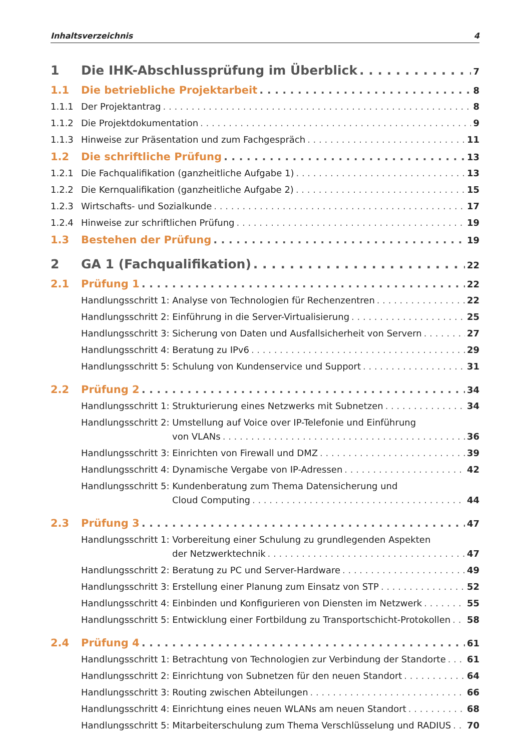Inhaltsverzeichnis 4
1 Die IHK-Abschlussprüfung im Überblick 7
1.1 Die betriebliche Projektarbeit 8
1.1.1 Der Projektantrag 8
1.1.2 Die Projektdokumentation 9
1.1.3 Hinweise zur Präsentation und zum Fachgespräch 11
1.2 Die schriftliche Prüfung 13
1.2.1 Die Fachqualifikation (ganzheitliche Aufgabe 1) 13
1.2.2 Die Kernqualifikation (ganzheitliche Aufgabe 2) 15
1.2.3 Wirtschafts- und Sozialkunde 17
1.2.4 Hinweise zur schriftlichen Prüfung 19
1.3 Bestehen der Prüfung 19
2 GA 1 (Fachqualifikation) 22
2.1 Prüfung 1 22
Handlungsschritt 1: Analyse von Technologien für Rechenzentren 22
Handlungsschritt 2: Einführung in die Server-Virtualisierung 25
Handlungsschritt 3: Sicherung von Daten und Ausfallsicherheit von Servern 27
Handlungsschritt 4: Beratung zu IPv6 29
Handlungsschritt 5: Schulung von Kundenservice und Support 31
2.2 Prüfung 2 34
Handlungsschritt 1: Strukturierung eines Netzwerks mit Subnetzen 34
Handlungsschritt 2: Umstellung auf Voice over IP-Telefonie und Einführung
von VLANs 36
Handlungsschritt 3: Einrichten von Firewall und DMZ 39
Handlungsschritt 4: Dynamische Vergabe von IP-Adressen 42
Handlungsschritt 5: Kundenberatung zum Thema Datensicherung und
Cloud Computing 44
2.3 Prüfung 3 47
Handlungsschritt 1: Vorbereitung einer Schulung zu grundlegenden Aspekten
der Netzwerktechnik 47
Handlungsschritt 2: Beratung zu PC und Server-Hardware 49
Handlungsschritt 3: Erstellung einer Planung zum Einsatz von STP 52
Handlungsschritt 4: Einbinden und Konfigurieren von Diensten im Netzwerk 55
Handlungsschritt 5: Entwicklung einer Fortbildung zu Transportschicht-Protokollen 58
2.4 Prüfung 4 61
Handlungsschritt 1: Betrachtung von Technologien zur Verbindung der Standorte 61
Handlungsschritt 2: Einrichtung von Subnetzen für den neuen Standort 64
Handlungsschritt 3: Routing zwischen Abteilungen 66
Handlungsschritt 4: Einrichtung eines neuen WLANs am neuen Standort 68
Handlungsschritt 5: Mitarbeiterschulung zum Thema Verschlüsselung und RADIUS 70